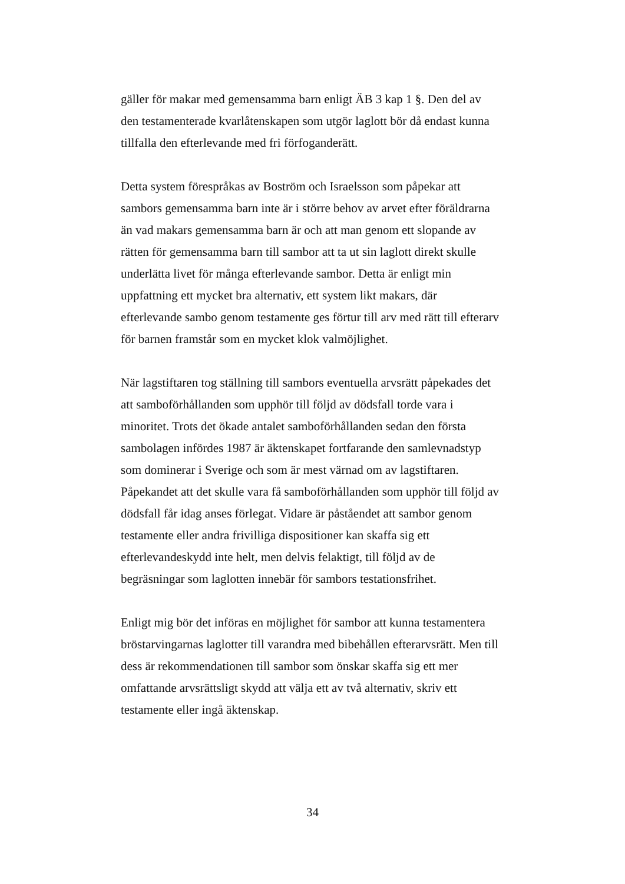gäller för makar med gemensamma barn enligt ÄB 3 kap 1 §. Den del av
den testamenterade kvarlåtenskapen som utgör laglott bör då endast kunna
tillfalla den efterlevande med fri förfoganderätt.
Detta system förespråkas av Boström och Israelsson som påpekar att
sambors gemensamma barn inte är i större behov av arvet efter föräldrarna
än vad makars gemensamma barn är och att man genom ett slopande av
rätten för gemensamma barn till sambor att ta ut sin laglott direkt skulle
underlätta livet för många efterlevande sambor. Detta är enligt min
uppfattning ett mycket bra alternativ, ett system likt makars, där
efterlevande sambo genom testamente ges förtur till arv med rätt till efterarv
för barnen framstår som en mycket klok valmöjlighet.
När lagstiftaren tog ställning till sambors eventuella arvsrätt påpekades det
att samboförhållanden som upphör till följd av dödsfall torde vara i
minoritet. Trots det ökade antalet samboförhållanden sedan den första
sambolagen infördes 1987 är äktenskapet fortfarande den samlevnadstyp
som dominerar i Sverige och som är mest värnad om av lagstiftaren.
Påpekandet att det skulle vara få samboförhållanden som upphör till följd av
dödsfall får idag anses förlegat. Vidare är påståendet att sambor genom
testamente eller andra frivilliga dispositioner kan skaffa sig ett
efterlevandeskydd inte helt, men delvis felaktigt, till följd av de
begräsningar som laglotten innebär för sambors testationsfrihet.
Enligt mig bör det införas en möjlighet för sambor att kunna testamentera
bröstarvingarnas laglotter till varandra med bibehållen efterarvsrätt. Men till
dess är rekommendationen till sambor som önskar skaffa sig ett mer
omfattande arvsrättsligt skydd att välja ett av två alternativ, skriv ett
testamente eller ingå äktenskap.
34